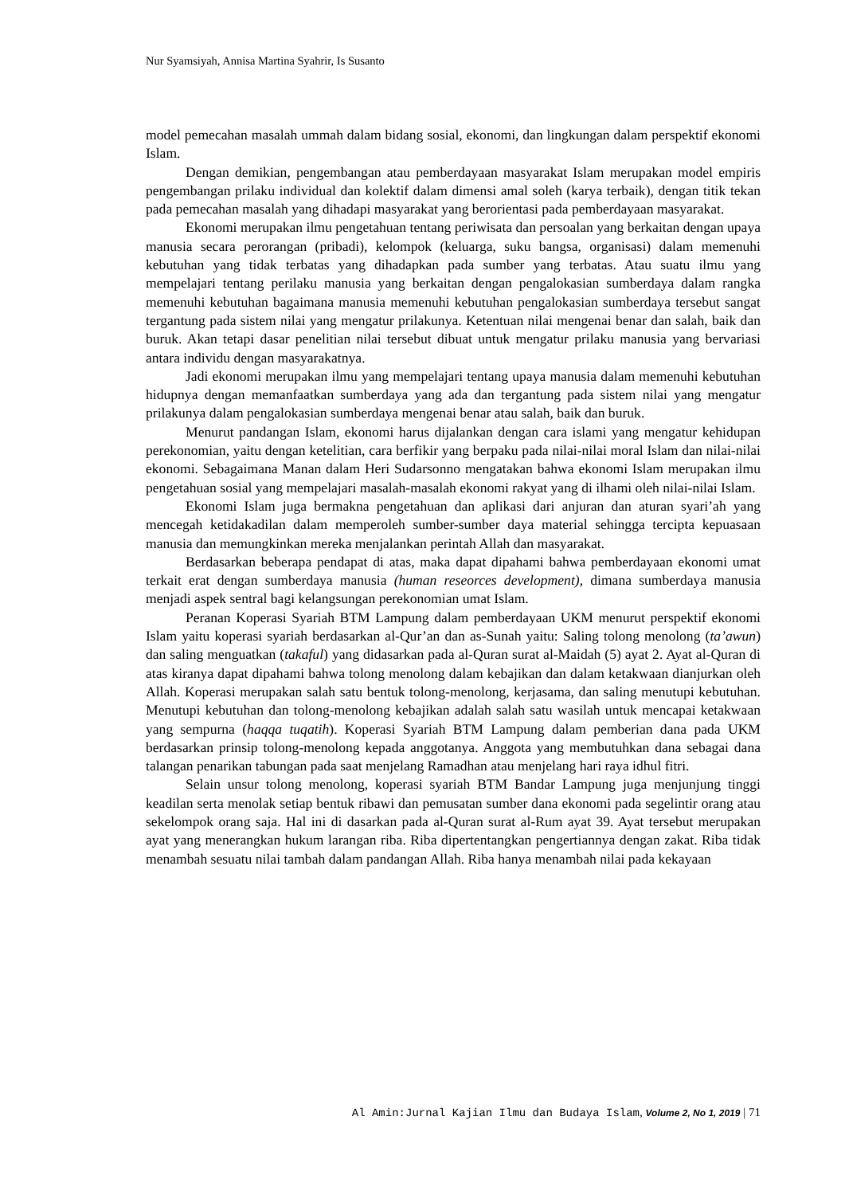Nur Syamsiyah, Annisa Martina Syahrir, Is Susanto
model pemecahan masalah ummah dalam bidang sosial, ekonomi, dan lingkungan dalam perspektif ekonomi Islam.
Dengan demikian, pengembangan atau pemberdayaan masyarakat Islam merupakan model empiris pengembangan prilaku individual dan kolektif dalam dimensi amal soleh (karya terbaik), dengan titik tekan pada pemecahan masalah yang dihadapi masyarakat yang berorientasi pada pemberdayaan masyarakat.
Ekonomi merupakan ilmu pengetahuan tentang periwisata dan persoalan yang berkaitan dengan upaya manusia secara perorangan (pribadi), kelompok (keluarga, suku bangsa, organisasi) dalam memenuhi kebutuhan yang tidak terbatas yang dihadapkan pada sumber yang terbatas. Atau suatu ilmu yang mempelajari tentang perilaku manusia yang berkaitan dengan pengalokasian sumberdaya dalam rangka memenuhi kebutuhan bagaimana manusia memenuhi kebutuhan pengalokasian sumberdaya tersebut sangat tergantung pada sistem nilai yang mengatur prilakunya. Ketentuan nilai mengenai benar dan salah, baik dan buruk. Akan tetapi dasar penelitian nilai tersebut dibuat untuk mengatur prilaku manusia yang bervariasi antara individu dengan masyarakatnya.
Jadi ekonomi merupakan ilmu yang mempelajari tentang upaya manusia dalam memenuhi kebutuhan hidupnya dengan memanfaatkan sumberdaya yang ada dan tergantung pada sistem nilai yang mengatur prilakunya dalam pengalokasian sumberdaya mengenai benar atau salah, baik dan buruk.
Menurut pandangan Islam, ekonomi harus dijalankan dengan cara islami yang mengatur kehidupan perekonomian, yaitu dengan ketelitian, cara berfikir yang berpaku pada nilai-nilai moral Islam dan nilai-nilai ekonomi. Sebagaimana Manan dalam Heri Sudarsonno mengatakan bahwa ekonomi Islam merupakan ilmu pengetahuan sosial yang mempelajari masalah-masalah ekonomi rakyat yang di ilhami oleh nilai-nilai Islam.
Ekonomi Islam juga bermakna pengetahuan dan aplikasi dari anjuran dan aturan syari’ah yang mencegah ketidakadilan dalam memperoleh sumber-sumber daya material sehingga tercipta kepuasaan manusia dan memungkinkan mereka menjalankan perintah Allah dan masyarakat.
Berdasarkan beberapa pendapat di atas, maka dapat dipahami bahwa pemberdayaan ekonomi umat terkait erat dengan sumberdaya manusia (human reseorces development), dimana sumberdaya manusia menjadi aspek sentral bagi kelangsungan perekonomian umat Islam.
Peranan Koperasi Syariah BTM Lampung dalam pemberdayaan UKM menurut perspektif ekonomi Islam yaitu koperasi syariah berdasarkan al-Qur’an dan as-Sunah yaitu: Saling tolong menolong (ta’awun) dan saling menguatkan (takaful) yang didasarkan pada al-Quran surat al-Maidah (5) ayat 2. Ayat al-Quran di atas kiranya dapat dipahami bahwa tolong menolong dalam kebajikan dan dalam ketakwaan dianjurkan oleh Allah. Koperasi merupakan salah satu bentuk tolong-menolong, kerjasama, dan saling menutupi kebutuhan. Menutupi kebutuhan dan tolong-menolong kebajikan adalah salah satu wasilah untuk mencapai ketakwaan yang sempurna (haqqa tuqatih). Koperasi Syariah BTM Lampung dalam pemberian dana pada UKM berdasarkan prinsip tolong-menolong kepada anggotanya. Anggota yang membutuhkan dana sebagai dana talangan penarikan tabungan pada saat menjelang Ramadhan atau menjelang hari raya idhul fitri.
Selain unsur tolong menolong, koperasi syariah BTM Bandar Lampung juga menjunjung tinggi keadilan serta menolak setiap bentuk ribawi dan pemusatan sumber dana ekonomi pada segelintir orang atau sekelompok orang saja. Hal ini di dasarkan pada al-Quran surat al-Rum ayat 39. Ayat tersebut merupakan ayat yang menerangkan hukum larangan riba. Riba dipertentangkan pengertiannya dengan zakat. Riba tidak menambah sesuatu nilai tambah dalam pandangan Allah. Riba hanya menambah nilai pada kekayaan
Al Amin:Jurnal Kajian Ilmu dan Budaya Islam, Volume 2, No 1, 2019 | 71